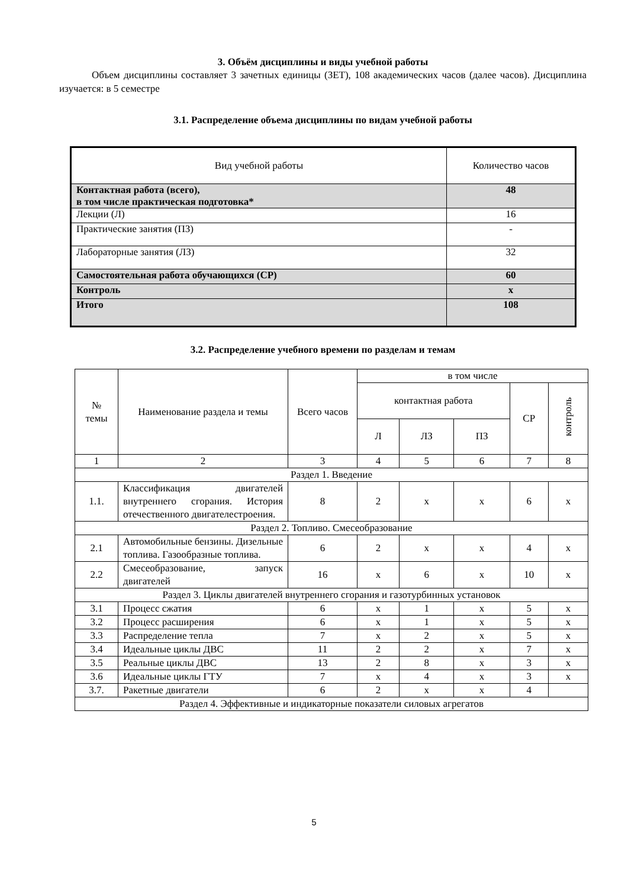3. Объём дисциплины и виды учебной работы
Объем дисциплины составляет 3 зачетных единицы (ЗЕТ), 108 академических часов (далее часов). Дисциплина изучается: в 5 семестре
3.1. Распределение объема дисциплины по видам учебной работы
| Вид учебной работы | Количество часов |
| Контактная работа (всего), в том числе практическая подготовка* | 48 |
| Лекции (Л) | 16 |
| Практические занятия (ПЗ) | - |
| Лабораторные занятия (ЛЗ) | 32 |
| Самостоятельная работа обучающихся (СР) | 60 |
| Контроль | x |
| Итого | 108 |
3.2. Распределение учебного времени по разделам и темам
| № темы | Наименование раздела и темы | Всего часов | в том числе | | | | |
| | | | контактная работа | | | СР | контроль |
| | | | Л | ЛЗ | ПЗ | | |
| 1 | 2 | 3 | 4 | 5 | 6 | 7 | 8 |
| Раздел 1. Введение | | | | | | | |
| 1.1. | Классификация двигателей внутреннего сгорания. История отечественного двигателестроения. | 8 | 2 | x | x | 6 | x |
| Раздел 2. Топливо. Смесеобразование | | | | | | | |
| 2.1 | Автомобильные бензины. Дизельные топлива. Газообразные топлива. | 6 | 2 | x | x | 4 | x |
| 2.2 | Смесеобразование, запуск двигателей | 16 | x | 6 | x | 10 | x |
| Раздел 3. Циклы двигателей внутреннего сгорания и газотурбинных установок | | | | | | | |
| 3.1 | Процесс сжатия | 6 | x | 1 | x | 5 | x |
| 3.2 | Процесс расширения | 6 | x | 1 | x | 5 | x |
| 3.3 | Распределение тепла | 7 | x | 2 | x | 5 | x |
| 3.4 | Идеальные циклы ДВС | 11 | 2 | 2 | x | 7 | x |
| 3.5 | Реальные циклы ДВС | 13 | 2 | 8 | x | 3 | x |
| 3.6 | Идеальные циклы ГТУ | 7 | x | 4 | x | 3 | x |
| 3.7. | Ракетные двигатели | 6 | 2 | x | x | 4 | |
| Раздел 4. Эффективные и индикаторные показатели силовых агрегатов | | | | | | | |
5